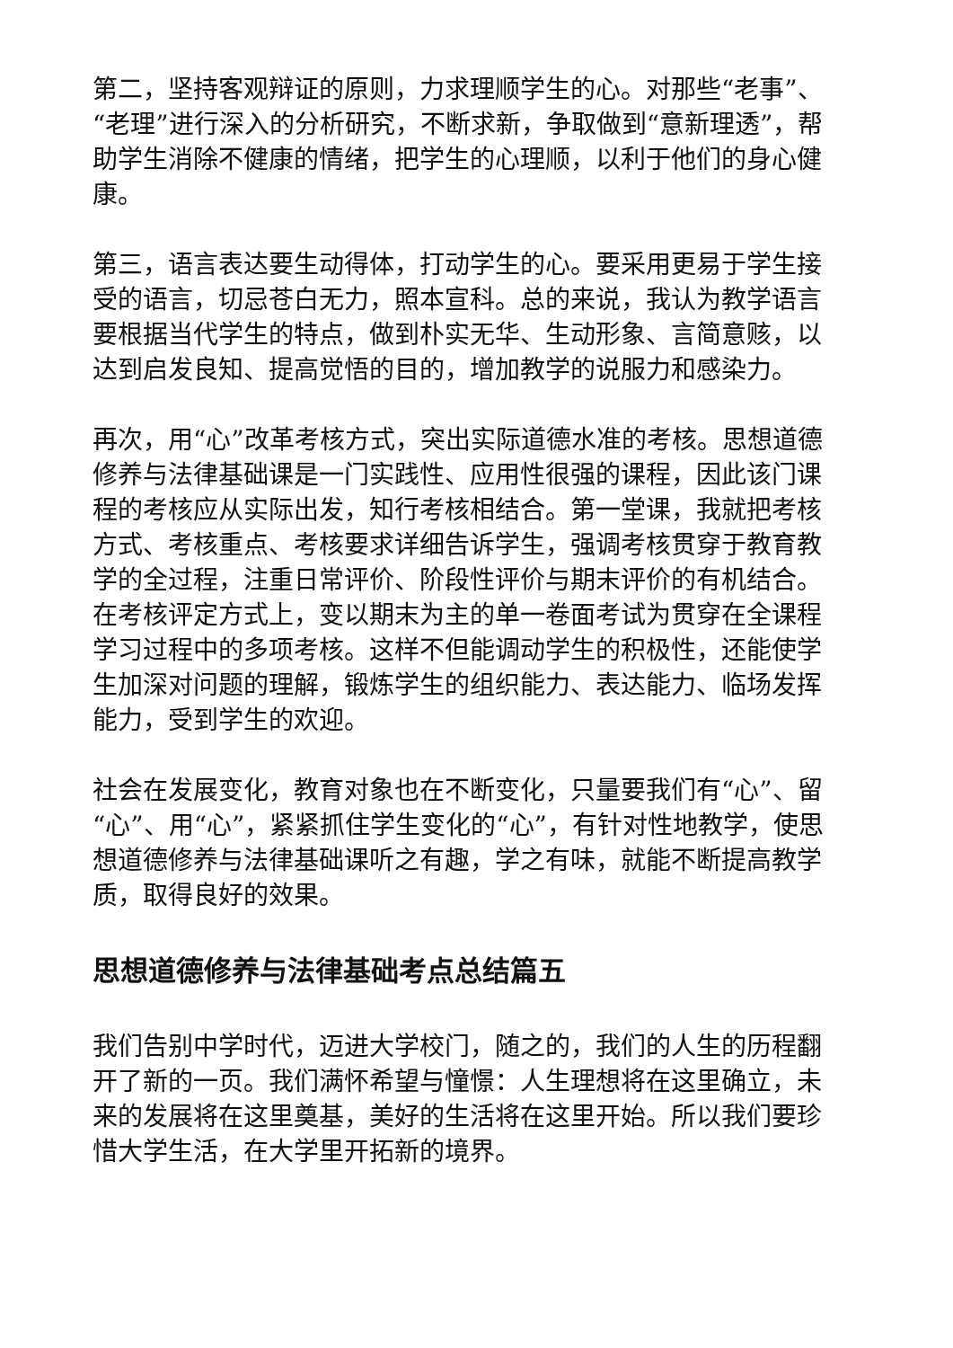第二，坚持客观辩证的原则，力求理顺学生的心。对那些“老事”、“老理”进行深入的分析研究，不断求新，争取做到“意新理透”，帮助学生消除不健康的情绪，把学生的心理顺，以利于他们的身心健康。
第三，语言表达要生动得体，打动学生的心。要采用更易于学生接受的语言，切忌苍白无力，照本宣科。总的来说，我认为教学语言要根据当代学生的特点，做到朴实无华、生动形象、言简意赅，以达到启发良知、提高觉悟的目的，增加教学的说服力和感染力。
再次，用“心”改革考核方式，突出实际道德水准的考核。思想道德修养与法律基础课是一门实践性、应用性很强的课程，因此该门课程的考核应从实际出发，知行考核相结合。第一堂课，我就把考核方式、考核重点、考核要求详细告诉学生，强调考核贯穿于教育教学的全过程，注重日常评价、阶段性评价与期末评价的有机结合。在考核评定方式上，变以期末为主的单一卷面考试为贯穿在全课程学习过程中的多项考核。这样不但能调动学生的积极性，还能使学生加深对问题的理解，锻炼学生的组织能力、表达能力、临场发挥能力，受到学生的欢迎。
社会在发展变化，教育对象也在不断变化，只量要我们有“心”、留“心”、用“心”，紧紧抓住学生变化的“心”，有针对性地教学，使思想道德修养与法律基础课听之有趣，学之有味，就能不断提高教学质，取得良好的效果。
思想道德修养与法律基础考点总结篇五
我们告别中学时代，迈进大学校门，随之的，我们的人生的历程翻开了新的一页。我们满怀希望与憧憬：人生理想将在这里确立，未来的发展将在这里奠基，美好的生活将在这里开始。所以我们要珍惜大学生活，在大学里开拓新的境界。